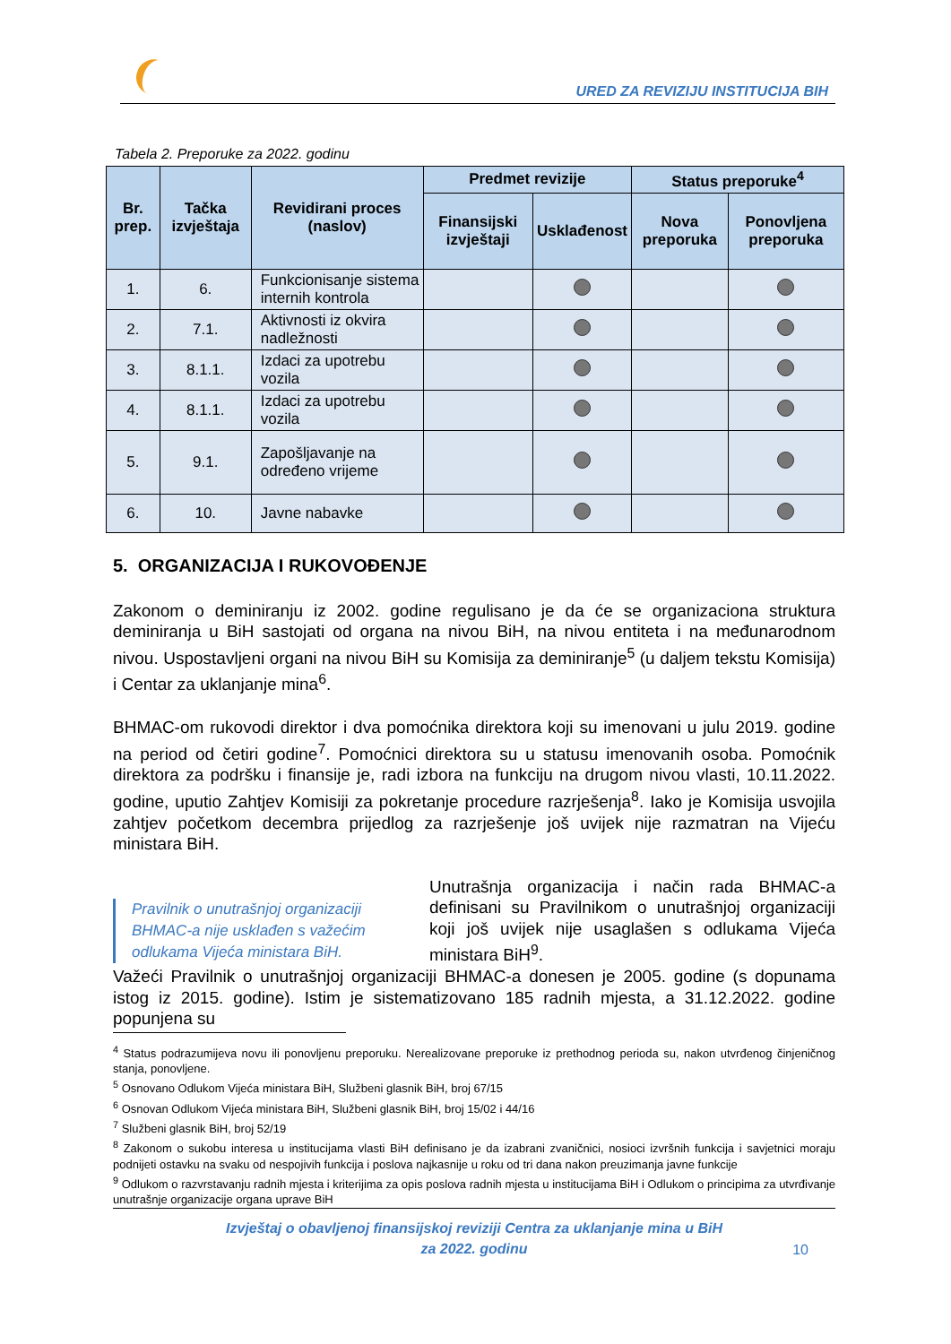URED ZA REVIZIJU INSTITUCIJA BIH
Tabela 2. Preporuke za 2022. godinu
| Br. prep. | Tačka izvještaja | Revidirani proces (naslov) | Predmet revizije | | Status preporuke<sup>4</sup> | |
| --- | --- | --- | --- | --- | --- | --- |
| | | | Finansijski izvještaji | Usklađenost | Nova preporuka | Ponovljena preporuka |
| 1. | 6. | Funkcionisanje sistema internih kontrola | | | | |
| 2. | 7.1. | Aktivnosti iz okvira nadležnosti | | | | |
| 3. | 8.1.1. | Izdaci za upotrebu vozila | | | | |
| 4. | 8.1.1. | Izdaci za upotrebu vozila | | | | |
| 5. | 9.1. | Zapošljavanje na određeno vrijeme | | | | |
| 6. | 10. | Javne nabavke | | | | |
5. ORGANIZACIJA I RUKOVOĐENJE
Zakonom o deminiranju iz 2002. godine regulisano je da će se organizaciona struktura deminiranja u BiH sastojati od organa na nivou BiH, na nivou entiteta i na međunarodnom nivou. Uspostavljeni organi na nivou BiH su Komisija za deminiranje<sup>5</sup> (u daljem tekstu Komisija) i Centar za uklanjanje mina<sup>6</sup>.
BHMAC-om rukovodi direktor i dva pomoćnika direktora koji su imenovani u julu 2019. godine na period od četiri godine<sup>7</sup>. Pomoćnici direktora su u statusu imenovanih osoba. Pomoćnik direktora za podršku i finansije je, radi izbora na funkciju na drugom nivou vlasti, 10.11.2022. godine, uputio Zahtjev Komisiji za pokretanje procedure razrješenja<sup>8</sup>. Iako je Komisija usvojila zahtjev početkom decembra prijedlog za razrješenje još uvijek nije razmatran na Vijeću ministara BiH.
Pravilnik o unutrašnjoj organizaciji BHMAC-a nije usklađen s važećim odlukama Vijeća ministara BiH.
Unutrašnja organizacija i način rada BHMAC-a definisani su Pravilnikom o unutrašnjoj organizaciji koji još uvijek nije usaglašen s odlukama Vijeća ministara BiH<sup>9</sup>.
Važeći Pravilnik o unutrašnjoj organizaciji BHMAC-a donesen je 2005. godine (s dopunama istog iz 2015. godine). Istim je sistematizovano 185 radnih mjesta, a 31.12.2022. godine popunjena su
<sup>4</sup> Status podrazumijeva novu ili ponovljenu preporuku. Nerealizovane preporuke iz prethodnog perioda su, nakon utvrđenog činjeničnog stanja, ponovljene.
<sup>5</sup> Osnovano Odlukom Vijeća ministara BiH, Službeni glasnik BiH, broj 67/15
<sup>6</sup> Osnovan Odlukom Vijeća ministara BiH, Službeni glasnik BiH, broj 15/02 i 44/16
<sup>7</sup> Službeni glasnik BiH, broj 52/19
<sup>8</sup> Zakonom o sukobu interesa u institucijama vlasti BiH definisano je da izabrani zvaničnici, nosioci izvršnih funkcija i savjetnici moraju podnijeti ostavku na svaku od nespojivih funkcija i poslova najkasnije u roku od tri dana nakon preuzimanja javne funkcije
<sup>9</sup> Odlukom o razvrstavanju radnih mjesta i kriterijima za opis poslova radnih mjesta u institucijama BiH i Odlukom o principima za utvrđivanje unutrašnje organizacije organa uprave BiH
Izvještaj o obavljenoj finansijskoj reviziji Centra za uklanjanje mina u BiH
za 2022. godinu
10